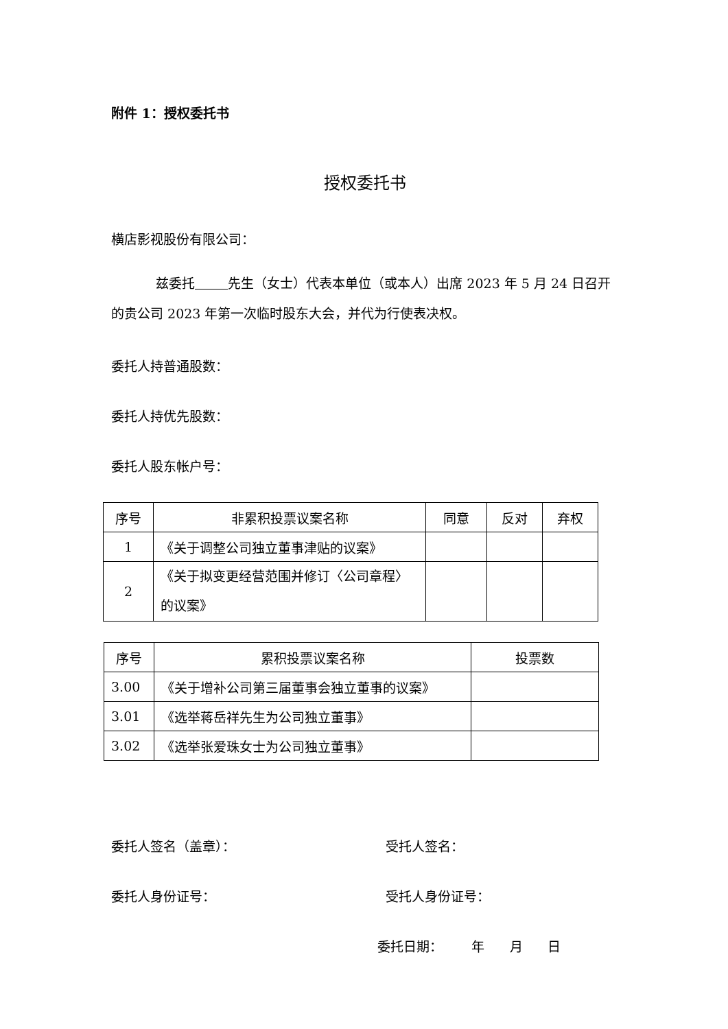附件 1：授权委托书
授权委托书
横店影视股份有限公司：
兹委托 先生（女士）代表本单位（或本人）出席 2023 年 5 月 24 日召开的贵公司 2023 年第一次临时股东大会，并代为行使表决权。
委托人持普通股数：
委托人持优先股数：
委托人股东帐户号：
| 序号 | 非累积投票议案名称 | 同意 | 反对 | 弃权 |
| --- | --- | --- | --- | --- |
| 1 | 《关于调整公司独立董事津贴的议案》 | | | |
| 2 | 《关于拟变更经营范围并修订〈公司章程〉的议案》 | | | |
| 序号 | 累积投票议案名称 | 投票数 |
| --- | --- | --- |
| 3.00 | 《关于增补公司第三届董事会独立董事的议案》 | |
| 3.01 | 《选举蒋岳祥先生为公司独立董事》 | |
| 3.02 | 《选举张爱珠女士为公司独立董事》 | |
委托人签名（盖章）： 受托人签名：
委托人身份证号： 受托人身份证号：
委托日期： 年 月 日